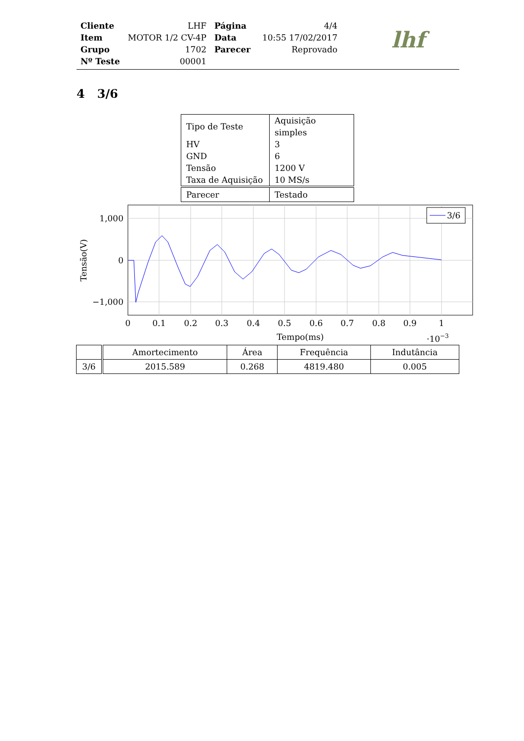| Cliente | LHF | Página | 4/4 |
| Item | MOTOR 1/2 CV-4P | Data | 10:55 17/02/2017 |
| Grupo | 1702 | Parecer | Reprovado |
| Nº Teste | 00001 | | |
lhf
4 3/6
| Tipo de Teste | Aquisição simples |
| HV | 3 |
| GND | 6 |
| Tensão | 1200 V |
| Taxa de Aquisição | 10 MS/s |
| Parecer | Testado |
3/6
1,000
0
−1,000
0
0.1
0.2
0.3
0.4
0.5
0.6
0.7
0.8
0.9
1
Tempo(ms)
·10−3
Tensão(V)
| | Amortecimento | Área | Frequência | Indutância |
| --- | --- | --- | --- | --- |
| 3/6 | 2015.589 | 0.268 | 4819.480 | 0.005 |